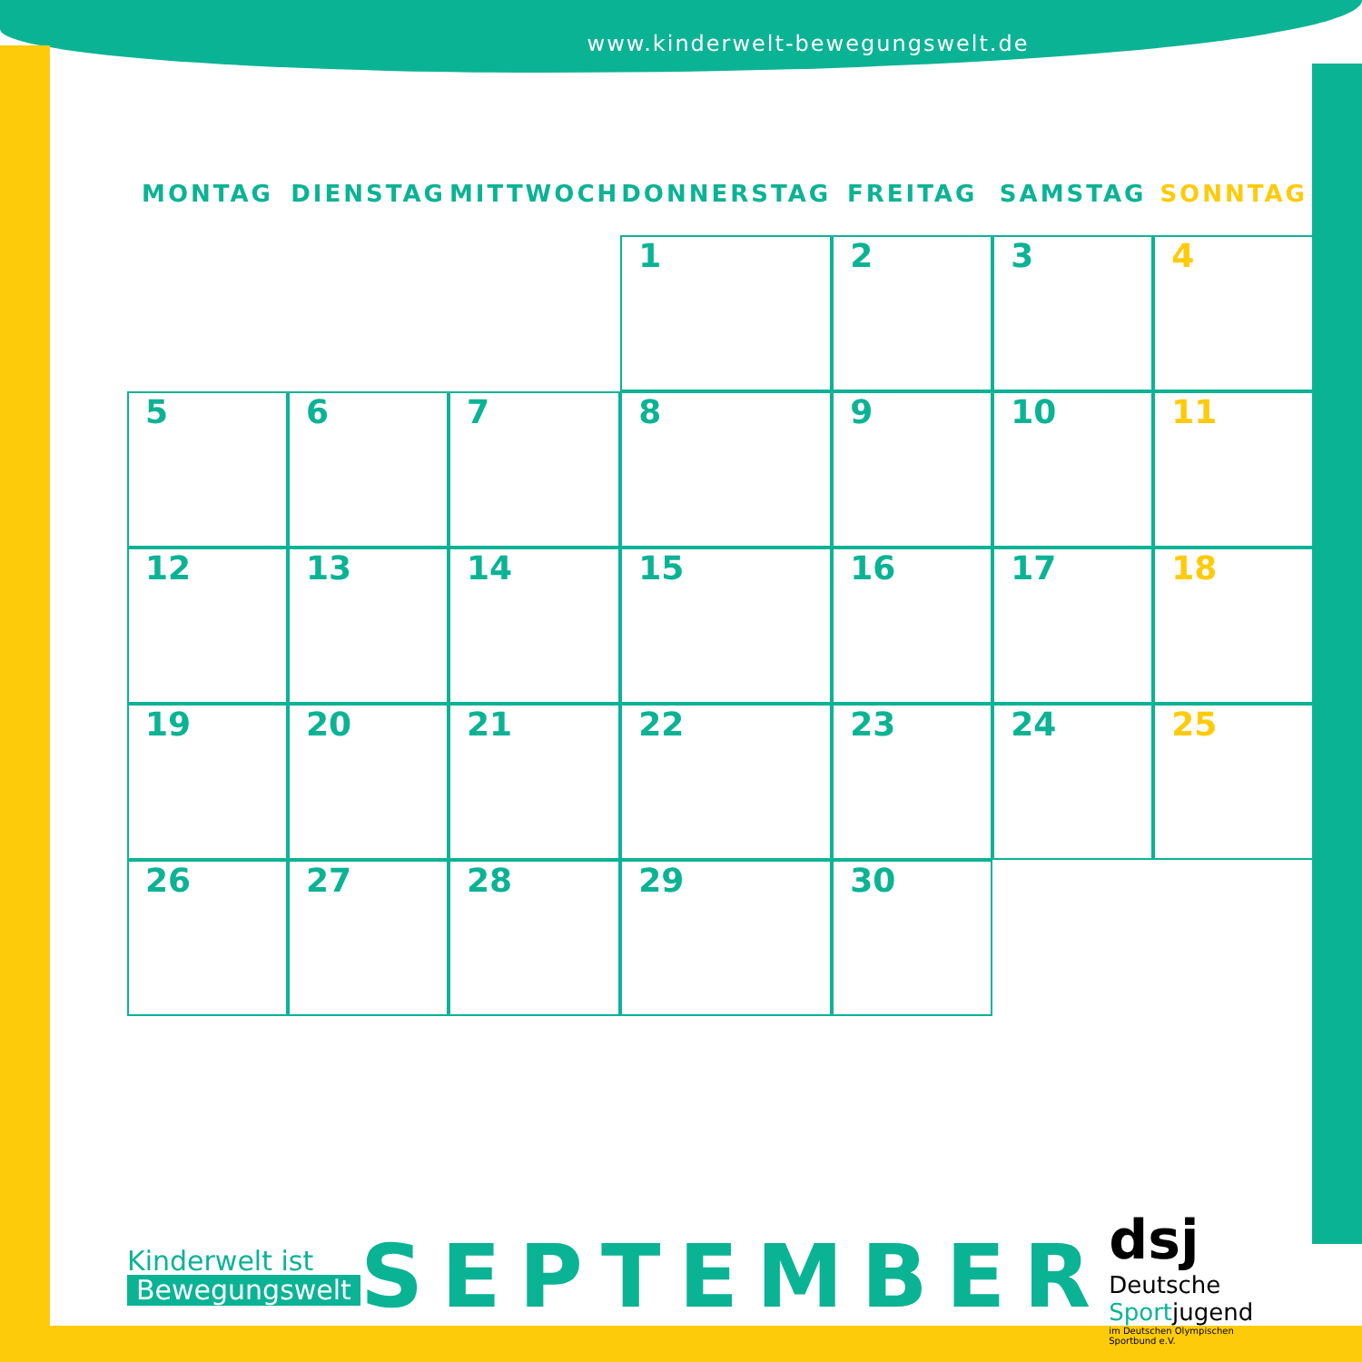www.kinderwelt-bewegungswelt.de
| MONTAG | DIENSTAG | MITTWOCH | DONNERSTAG | FREITAG | SAMSTAG | SONNTAG |
| --- | --- | --- | --- | --- | --- | --- |
| | | | 1 | 2 | 3 | 4 |
| 5 | 6 | 7 | 8 | 9 | 10 | 11 |
| 12 | 13 | 14 | 15 | 16 | 17 | 18 |
| 19 | 20 | 21 | 22 | 23 | 24 | 25 |
| 26 | 27 | 28 | 29 | 30 | | |
Kinderwelt ist
Bewegungswelt
SEPTEMBER
dsj Deutsche Sportjugend
im Deutschen Olympischen Sportbund e.V.